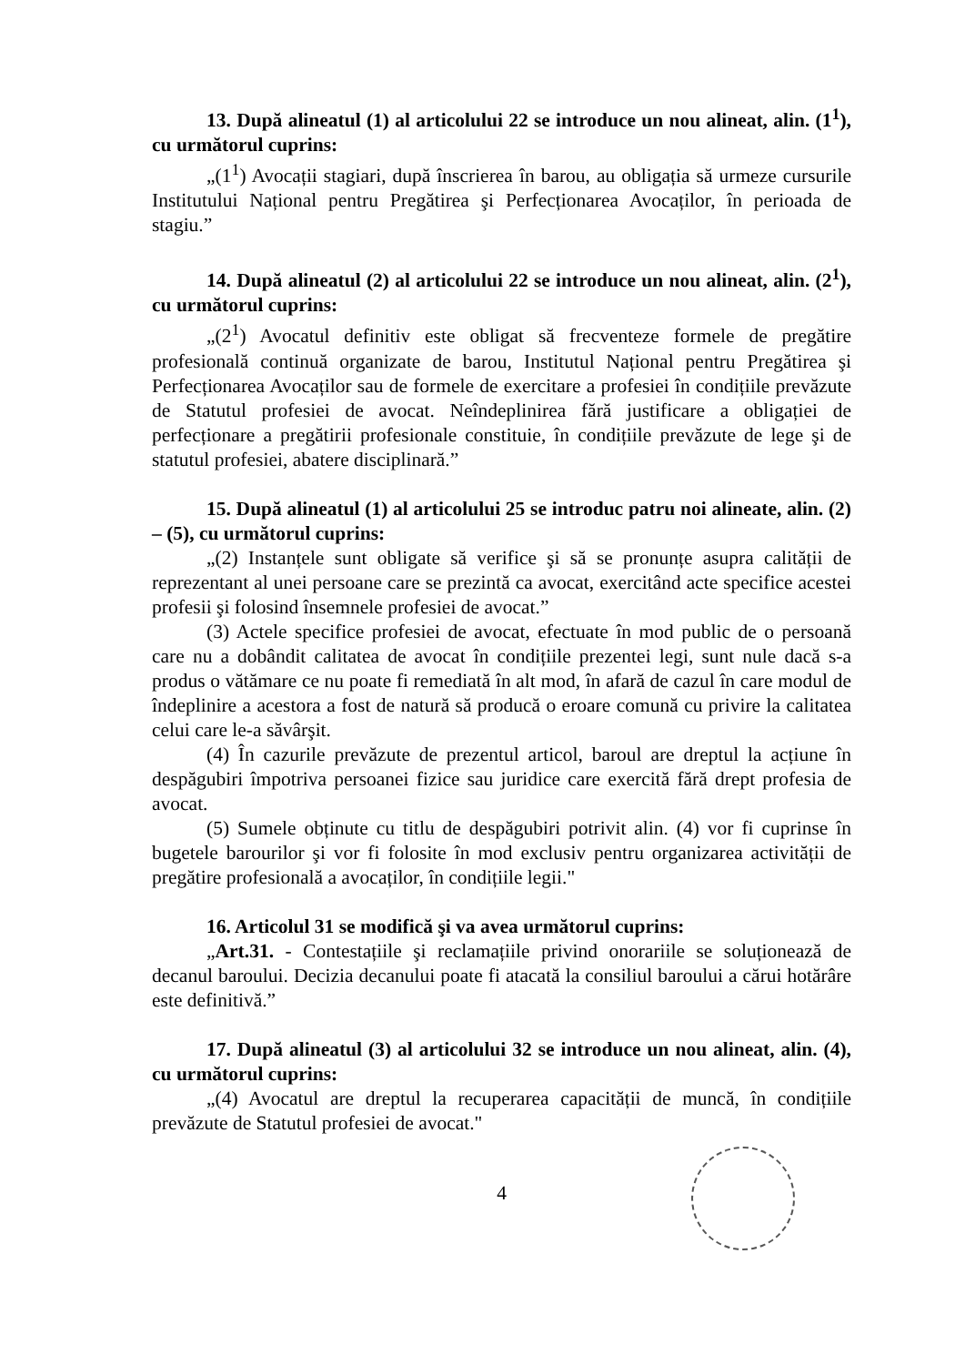13. După alineatul (1) al articolului 22 se introduce un nou alineat, alin. (1<sup>1</sup>), cu următorul cuprins:
„(1<sup>1</sup>) Avocații stagiari, după înscrierea în barou, au obligația să urmeze cursurile Institutului Național pentru Pregătirea şi Perfecționarea Avocaților, în perioada de stagiu.”
14. După alineatul (2) al articolului 22 se introduce un nou alineat, alin. (2<sup>1</sup>), cu următorul cuprins:
„(2<sup>1</sup>) Avocatul definitiv este obligat să frecventeze formele de pregătire profesională continuă organizate de barou, Institutul Național pentru Pregătirea şi Perfecționarea Avocaților sau de formele de exercitare a profesiei în condițiile prevăzute de Statutul profesiei de avocat. Neîndeplinirea fără justificare a obligației de perfecționare a pregătirii profesionale constituie, în condițiile prevăzute de lege şi de statutul profesiei, abatere disciplinară.”
15. După alineatul (1) al articolului 25 se introduc patru noi alineate, alin. (2) – (5), cu următorul cuprins:
„(2) Instanțele sunt obligate să verifice şi să se pronunțe asupra calității de reprezentant al unei persoane care se prezintă ca avocat, exercitând acte specifice acestei profesii şi folosind însemnele profesiei de avocat.”
(3) Actele specifice profesiei de avocat, efectuate în mod public de o persoană care nu a dobândit calitatea de avocat în condițiile prezentei legi, sunt nule dacă s-a produs o vătămare ce nu poate fi remediată în alt mod, în afară de cazul în care modul de îndeplinire a acestora a fost de natură să producă o eroare comună cu privire la calitatea celui care le-a săvârşit.
(4) În cazurile prevăzute de prezentul articol, baroul are dreptul la acțiune în despăgubiri împotriva persoanei fizice sau juridice care exercită fără drept profesia de avocat.
(5) Sumele obținute cu titlu de despăgubiri potrivit alin. (4) vor fi cuprinse în bugetele barourilor şi vor fi folosite în mod exclusiv pentru organizarea activității de pregătire profesională a avocaților, în condițiile legii."
16. Articolul 31 se modifică şi va avea următorul cuprins:
„Art.31. - Contestațiile şi reclamațiile privind onorariile se soluționează de decanul baroului. Decizia decanului poate fi atacată la consiliul baroului a cărui hotărâre este definitivă.”
17. După alineatul (3) al articolului 32 se introduce un nou alineat, alin. (4), cu următorul cuprins:
„(4) Avocatul are dreptul la recuperarea capacității de muncă, în condițiile prevăzute de Statutul profesiei de avocat."
4